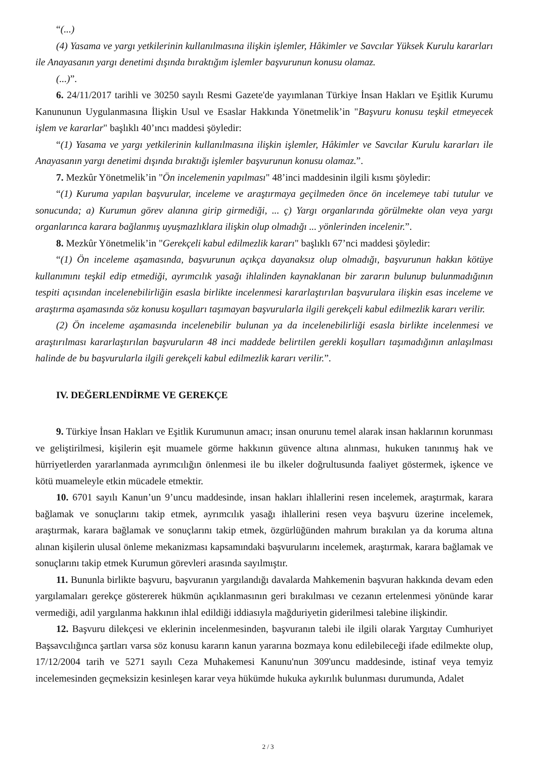“(...)
(4) Yasama ve yargı yetkilerinin kullanılmasına ilişkin işlemler, Hâkimler ve Savcılar Yüksek Kurulu kararları ile Anayasanın yargı denetimi dışında bıraktığım işlemler başvurunun konusu olamaz.
(...)”.
6. 24/11/2017 tarihli ve 30250 sayılı Resmi Gazete'de yayımlanan Türkiye İnsan Hakları ve Eşitlik Kurumu Kanununun Uygulanmasına İlişkin Usul ve Esaslar Hakkında Yönetmelik’in "Başvuru konusu teşkil etmeyecek işlem ve kararlar" başlıklı 40’ıncı maddesi şöyledir:
“(1) Yasama ve yargı yetkilerinin kullanılmasına ilişkin işlemler, Hâkimler ve Savcılar Kurulu kararları ile Anayasanın yargı denetimi dışında bıraktığı işlemler başvurunun konusu olamaz.”.
7. Mezkûr Yönetmelik’in "Ön incelemenin yapılması" 48’inci maddesinin ilgili kısmı şöyledir:
“(1) Kuruma yapılan başvurular, inceleme ve araştırmaya geçilmeden önce ön incelemeye tabi tutulur ve sonucunda; a) Kurumun görev alanına girip girmediği, ... ç) Yargı organlarında görülmekte olan veya yargı organlarınca karara bağlanmış uyuşmazlıklara ilişkin olup olmadığı ... yönlerinden incelenir.”.
8. Mezkûr Yönetmelik’in "Gerekçeli kabul edilmezlik kararı" başlıklı 67’nci maddesi şöyledir:
“(1) Ön inceleme aşamasında, başvurunun açıkça dayanaksız olup olmadığı, başvurunun hakkın kötüye kullanımını teşkil edip etmediği, ayrımcılık yasağı ihlalinden kaynaklanan bir zararın bulunup bulunmadığının tespiti açısından incelenebilirliğin esasla birlikte incelenmesi kararlaştırılan başvurulara ilişkin esas inceleme ve araştırma aşamasında söz konusu koşulları taşımayan başvurularla ilgili gerekçeli kabul edilmezlik kararı verilir.
(2) Ön inceleme aşamasında incelenebilir bulunan ya da incelenebilirliği esasla birlikte incelenmesi ve araştırılması kararlaştırılan başvuruların 48 inci maddede belirtilen gerekli koşulları taşımadığının anlaşılması halinde de bu başvurularla ilgili gerekçeli kabul edilmezlik kararı verilir.”.
IV. DEĞERLENDİRME VE GEREKÇE
9. Türkiye İnsan Hakları ve Eşitlik Kurumunun amacı; insan onurunu temel alarak insan haklarının korunması ve geliştirilmesi, kişilerin eşit muamele görme hakkının güvence altına alınması, hukuken tanınmış hak ve hürriyetlerden yararlanmada ayrımcılığın önlenmesi ile bu ilkeler doğrultusunda faaliyet göstermek, işkence ve kötü muameleyle etkin mücadele etmektir.
10. 6701 sayılı Kanun’un 9’uncu maddesinde, insan hakları ihlallerini resen incelemek, araştırmak, karara bağlamak ve sonuçlarını takip etmek, ayrımcılık yasağı ihlallerini resen veya başvuru üzerine incelemek, araştırmak, karara bağlamak ve sonuçlarını takip etmek, özgürlüğünden mahrum bırakılan ya da koruma altına alınan kişilerin ulusal önleme mekanizması kapsamındaki başvurularını incelemek, araştırmak, karara bağlamak ve sonuçlarını takip etmek Kurumun görevleri arasında sayılmıştır.
11. Bununla birlikte başvuru, başvuranın yargılandığı davalarda Mahkemenin başvuran hakkında devam eden yargılamaları gerekçe göstererek hükmün açıklanmasının geri bırakılması ve cezanın ertelenmesi yönünde karar vermediği, adil yargılanma hakkının ihlal edildiği iddiasıyla mağduriyetin giderilmesi talebine ilişkindir.
12. Başvuru dilekçesi ve eklerinin incelenmesinden, başvuranın talebi ile ilgili olarak Yargıtay Cumhuriyet Başsavcılığınca şartları varsa söz konusu kararın kanun yararına bozmaya konu edilebileceği ifade edilmekte olup, 17/12/2004 tarih ve 5271 sayılı Ceza Muhakemesi Kanunu'nun 309'uncu maddesinde, istinaf veya temyiz incelemesinden geçmeksizin kesinleşen karar veya hükümde hukuka aykırılık bulunması durumunda, Adalet
2 / 3